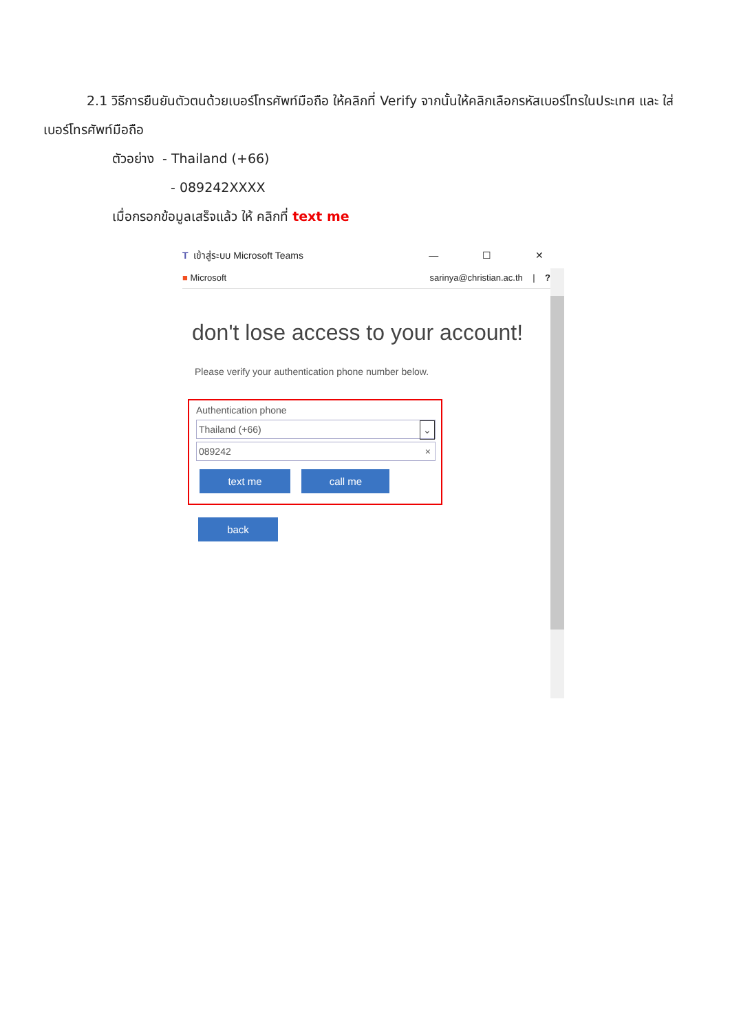2.1 วิธีการยืนยันตัวตนด้วยเบอร์โทรศัพท์มือถือ ให้คลิกที่ Verify จากนั้นให้คลิกเลือกรหัสเบอร์โทรในประเทศ และ ใส่เบอร์โทรศัพท์มือถือ
ตัวอย่าง - Thailand (+66)
- 089242XXXX
เมื่อกรอกข้อมูลเสร็จแล้ว ให้ คลิกที่ text me
T เข้าสู่ระบบ Microsoft Teams — ☐ ✕
■ Microsoft sarinya@christian.ac.th | ?
don't lose access to your account!
Please verify your authentication phone number below.
Authentication phone
Thailand (+66) ⌄
089242 ×
text me call me
back